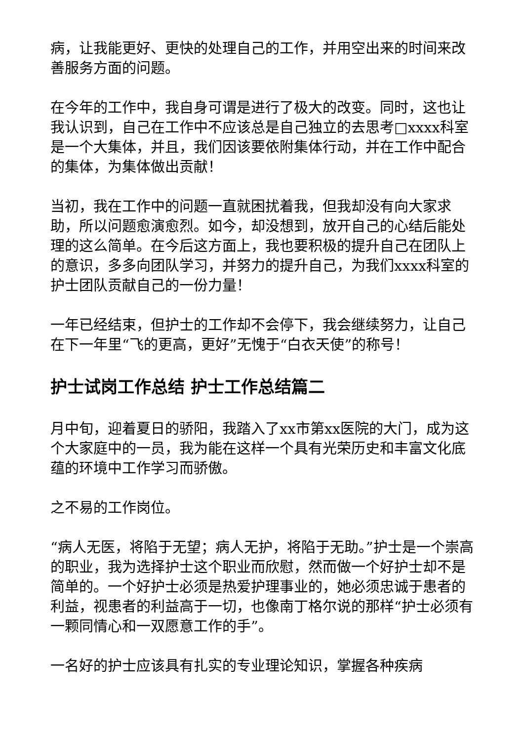病，让我能更好、更快的处理自己的工作，并用空出来的时间来改善服务方面的问题。
在今年的工作中，我自身可谓是进行了极大的改变。同时，这也让我认识到，自己在工作中不应该总是自己独立的去思考□xxxx科室是一个大集体，并且，我们因该要依附集体行动，并在工作中配合的集体，为集体做出贡献！
当初，我在工作中的问题一直就困扰着我，但我却没有向大家求助，所以问题愈演愈烈。如今，却没想到，放开自己的心结后能处理的这么简单。在今后这方面上，我也要积极的提升自己在团队上的意识，多多向团队学习，并努力的提升自己，为我们xxxx科室的护士团队贡献自己的一份力量！
一年已经结束，但护士的工作却不会停下，我会继续努力，让自己在下一年里“飞的更高，更好”无愧于“白衣天使”的称号！
护士试岗工作总结 护士工作总结篇二
月中旬，迎着夏日的骄阳，我踏入了xx市第xx医院的大门，成为这个大家庭中的一员，我为能在这样一个具有光荣历史和丰富文化底蕴的环境中工作学习而骄傲。
之不易的工作岗位。
“病人无医，将陷于无望；病人无护，将陷于无助。”护士是一个崇高的职业，我为选择护士这个职业而欣慰，然而做一个好护士却不是简单的。一个好护士必须是热爱护理事业的，她必须忠诚于患者的利益，视患者的利益高于一切，也像南丁格尔说的那样“护士必须有一颗同情心和一双愿意工作的手”。
一名好的护士应该具有扎实的专业理论知识，掌握各种疾病